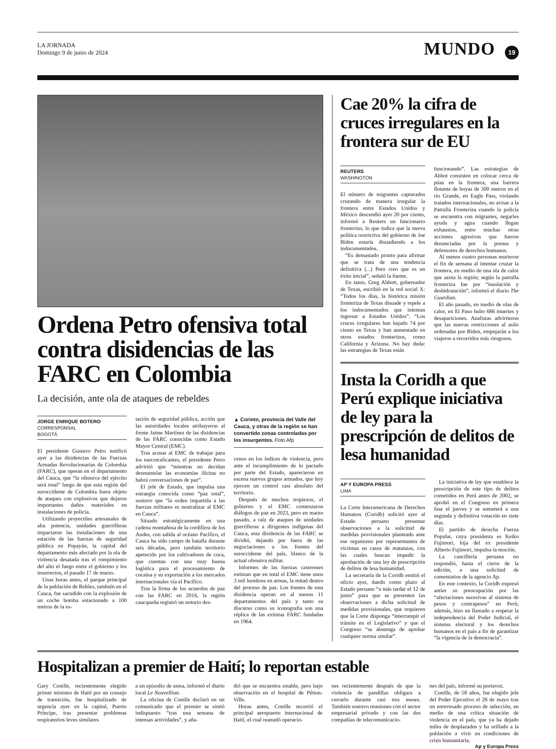LA JORNADA
Domingo 9 de junio de 2024
MUNDO 19
Ordena Petro ofensiva total contra disidencias de las FARC en Colombia
La decisión, ante ola de ataques de rebeldes
JORGE ENRIQUE BOTERO
CORRESPONSAL
BOGOTÁ
El presidente Gustavo Petro notificó ayer a las disidencias de las Fuerzas Armadas Revolucionarias de Colombia (FARC), que operan en el departamento del Cauca, que “la ofensiva del ejército será total” luego de que esta región del suroccidente de Colombia fuera objeto de ataques con explosivos que dejaron importantes daños materiales en instalaciones de policía.
Utilizando proyectiles artesanales de alta potencia, unidades guerrilleras impactaron las instalaciones de una estación de las fuerzas de seguridad pública en Popayán, la capital del departamento más afectado por la ola de violencia desatada tras el rompimiento del alto el fuego entre el gobierno y los insurrectos, el pasado 17 de marzo.
Unas horas antes, el parque principal de la población de Robles, también en el Cauca, fue sacudido con la explosión de un coche bomba estacionado a 100 metros de la es-
tación de seguridad pública, acción que las autoridades locales atribuyeron al frente Jaime Martínez de las disidencias de las FARC conocidas como Estado Mayor Central (EMC).
Tras acusar al EMC de trabajar para los narcotraficantes, el presidente Petro advirtió que “mientras no decidan desmantelar las economías ilícitas no habrá conversaciones de paz”.
El jefe de Estado, que impulsa una estraegia conocida como “paz total”, sostuvo que “la orden impartida a las fuerzas militares es neutralizar al EMC en Cauca”.
Situado estratégicamente en una cadena montañosa de la cordillera de los Andes, con salida al océano Pacífico, el Cauca ha sido campo de batalla durante seis décadas, pero también territorio apetecido por los cultivadores de coca, que cuentan con una muy buena logística para el procesamiento de cocaína y su exportación a los mercados internacionales vía el Pacífico.
Tras la firma de los acuerdos de paz con las FARC en 2016, la región caucqueña registró un notorio des-
▲ Corinto, provincia del Valle del Cauca, y otras de la región se han convertido zonas controladas por los insurgentes. Foto Afp
censo en los índices de violencia, pero ante el incumplimiento de lo pactado por parte del Estado, aparecieron en escena nuevos grupos armados, que hoy ejercen un control casi absoluto del territorio.
Después de muchos tropiezos, el gobierno y el EMC comenzaron diálogos de paz en 2023, pero en marzo pasado, a raíz de ataques de unidades guerrilleras a dirigentes indígenas del Cauca, esta disidencia de las FARC se dividió, dejando por fuera de las negociaciones a los frentes del suroccidente del país, blanco de la actual ofensiva militar.
Informes de las fuerzas castrenses estiman que en total el EMC tiene unos 3 mil hombres en armas, la mitad dentro del proceso de paz. Los frentes de esta disidencia operan en al menos 11 departamentos del país y tanto su discurso como su iconografía son una réplica de las extintas FARC fundadas en 1964.
Cae 20% la cifra de cruces irregulares en la frontera sur de EU
REUTERS
WASHINGTON
El número de migrantes capturados cruzando de manera irregular la frontera entre Estados Unidos y México descendió ayer 20 por ciento, informó a Reuters un funcionario fronterizo, lo que indica que la nueva política restrictiva del gobierno de Joe Biden estaría disuadiendo a los indocumentados.
“Es demasiado pronto para afirmar que se trata de una tendencia definitiva (...) Pero creo que es un éxito inicial”, señaló la fuente.
En tanto, Greg Abbott, gobernador de Texas, escribió en la red social X: “Todos los días, la histórica misión fronteriza de Texas disuade y repele a los indocumentados que intentan ingresar a Estados Unidos”. “Los cruces irregulares han bajado 74 por ciento en Texas y han aumentado en otros estados fronterizos, como California y Arizona. No hay duda: las estrategias de Texas están
funcionando”. Las estrategias de Abbot consisten en colocar cerca de púas en la frontera, una barrera flotante de boyas de 300 metros en el río Grande, en Eagle Pass, violando tratados internacionales, no avisar a la Patrulla Fronteriza cuando la policía se encuentra con migrantes, negarles ayuda y agua cuando llegan exhaustos, entre muchas otras acciones agresivas que fueron denunciadas por la prensa y defensores de derechos humanos.
Al menos cuatro personas murieron el fin de semana al intentar cruzar la frontera, en medio de una ola de calor que azota la región; según la patrulla fronteriza fue por “insolación y deshidratación”, informó el diario The Guardian.
El año pasado, en medio de olas de calor, en El Paso hubo 686 muertes y desapariciones. Analistas advirtieron que las nuevas restricciones al asilo ordenadas por Biden, empujarán a los viajeros a recorridos más riesgosos.
Insta la Coridh a que Perú explique iniciativa de ley para la prescripción de delitos de lesa humanidad
AP Y EUROPA PRESS
LIMA
La Corte Interamericana de Derechos Humanos (Coridh) solicitó ayer al Estado peruano presentar observaciones a la solicitud de medidas provisionales planteado ante ese organismo por representantes de víctimas en casos de matanzas, con las cuales buscan impedir la aprobación de una ley de prescripción de delitos de lesa humanidad.
La secretaría de la Coridh emitió el oficio ayer, dando como plazo al Estado peruano “a más tardar el 12 de junio” para que se presenten las observaciones a dicha solicitud de medidas provisionales, que requieren que la Corte disponga “interrumpir el trámite en el Legislativo” y que el Congreso “se abstenga de aprobar cualquier norma similar”.
La iniciativa de ley que establece la prescripción de este tipo de delitos cometidos en Perú antes de 2002, se aprobó en el Congreso en primera fase el jueves y se someterá a una segunda y definitiva votación en siete días.
El partido de derecha Fuerza Popular, cuya presidenta es Keiko Fujimori, hija del ex presidente Alberto Fujimori, impulsa la moción.
La cancillería peruana no respondió, hasta el cierre de la edición, a una solicitud de comentarios de la agencio Ap.
En este contexto, la Coridh expresó antier su preocupación por las “afectaciones sucesivas al sistema de pesos y contrapesos” en Perú; además, hizo un llamado a respetar la independencia del Poder Judicial, el sistema electoral y los derechos humanos en el país a fin de garantizar “la vigencia de la democracia”.
Hospitalizan a premier de Haití; lo reportan estable
Gary Conille, recientemente elegido primer ministro de Haití por un consejo de transición, fue hospitalizado de urgencia ayer en la capital, Puerto Príncipe, tras presentar problemas respiratorios leves similares
a un episodio de asma, informó el diario local Le Nouvelliste.
La oficina de Conille declaró en un comunicado que el premier se sintió indispuesto “tras una semana de intensas actividades”, y aña-
dió que se encuentra estable, pero bajo observación en el hospital de Pétion-Ville.
Horas antes, Conille recorrió el principal aeropuerto internacional de Haití, el cual reanudó operacio-
nes recientemente después de que la violencia de pandillas obligara a cerrarlo durante casi tres meses. También sostuvo reuniones con el sector empresarial privado y con las dos compañías de telecomunicacio-
nes del país, informó su portavoz.
Conille, de 58 años, fue elegido jefe del Poder Ejecutivo el 28 de mayo tras un enrevesado proceso de selección, en medio de una crítica situación de violencia en el país, que ya ha dejado miles de desplazados y ha orillado a la población a vivir en condiciones de crisis humanitaria.
Ap y Europa Press